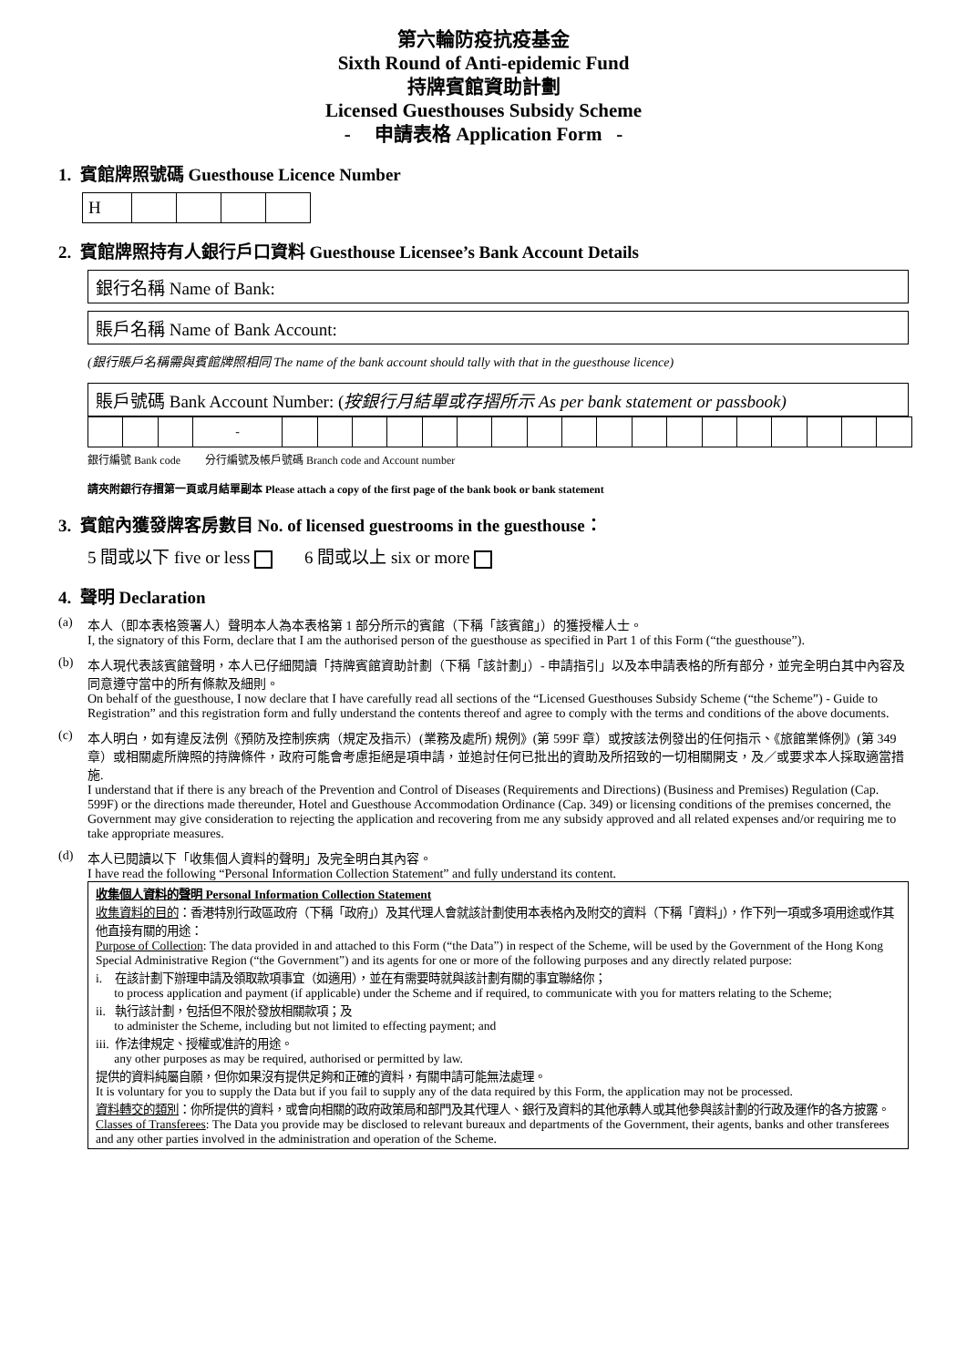第六輪防疫抗疫基金
Sixth Round of Anti-epidemic Fund
持牌賓館資助計劃
Licensed Guesthouses Subsidy Scheme
- 申請表格 Application Form -
1. 賓館牌照號碼 Guesthouse Licence Number
| H | | | | |
2. 賓館牌照持有人銀行戶口資料 Guesthouse Licensee’s Bank Account Details
銀行名稱 Name of Bank:
賬戶名稱 Name of Bank Account:
(銀行賬戶名稱需與賓館牌照相同 The name of the bank account should tally with that in the guesthouse licence)
賬戶號碼 Bank Account Number: (按銀行月結單或存摺所示 As per bank statement or passbook)
| | | | - | | | | | | | | | | | | | | | | | | |
銀行編號 Bank code 分行編號及帳戶號碼 Branch code and Account number
請夾附銀行存摺第一頁或月結單副本 Please attach a copy of the first page of the bank book or bank statement
3. 賓館內獲發牌客房數目 No. of licensed guestrooms in the guesthouse：
5 間或以下 five or less 6 間或以上 six or more
4. 聲明 Declaration
(a) 本人（即本表格簽署人）聲明本人為本表格第 1 部分所示的賓館（下稱「該賓館」）的獲授權人士。
I, the signatory of this Form, declare that I am the authorised person of the guesthouse as specified in Part 1 of this Form (“the guesthouse”).
(b) 本人現代表該賓館聲明，本人已仔細閱讀「持牌賓館資助計劃（下稱「該計劃」）- 申請指引」以及本申請表格的所有部分，並完全明白其中內容及同意遵守當中的所有條款及細則。
On behalf of the guesthouse, I now declare that I have carefully read all sections of the “Licensed Guesthouses Subsidy Scheme (“the Scheme”) - Guide to Registration” and this registration form and fully understand the contents thereof and agree to comply with the terms and conditions of the above documents.
(c) 本人明白，如有違反法例《預防及控制疾病（規定及指示）(業務及處所) 規例》(第 599F 章）或按該法例發出的任何指示、《旅館業條例》(第 349 章）或相關處所牌照的持牌條件，政府可能會考慮拒絕是項申請，並追討任何已批出的資助及所招致的一切相關開支，及／或要求本人採取適當措施.
I understand that if there is any breach of the Prevention and Control of Diseases (Requirements and Directions) (Business and Premises) Regulation (Cap. 599F) or the directions made thereunder, Hotel and Guesthouse Accommodation Ordinance (Cap. 349) or licensing conditions of the premises concerned, the Government may give consideration to rejecting the application and recovering from me any subsidy approved and all related expenses and/or requiring me to take appropriate measures.
(d) 本人已閱讀以下「收集個人資料的聲明」及完全明白其內容。
I have read the following “Personal Information Collection Statement” and fully understand its content.
收集個人資料的聲明 Personal Information Collection Statement
收集資料的目的：香港特別行政區政府（下稱「政府」）及其代理人會就該計劃使用本表格內及附交的資料（下稱「資料」），作下列一項或多項用途或作其他直接有關的用途：
Purpose of Collection: The data provided in and attached to this Form (“the Data”) in respect of the Scheme, will be used by the Government of the Hong Kong Special Administrative Region (“the Government”) and its agents for one or more of the following purposes and any directly related purpose:
i. 在該計劃下辦理申請及領取款項事宜（如適用），並在有需要時就與該計劃有關的事宜聯絡你；
to process application and payment (if applicable) under the Scheme and if required, to communicate with you for matters relating to the Scheme;
ii. 執行該計劃，包括但不限於發放相關款項；及
to administer the Scheme, including but not limited to effecting payment; and
iii. 作法律規定、授權或准許的用途。
any other purposes as may be required, authorised or permitted by law.
提供的資料純屬自願，但你如果沒有提供足夠和正確的資料，有關申請可能無法處理。
It is voluntary for you to supply the Data but if you fail to supply any of the data required by this Form, the application may not be processed.
資料轉交的類別：你所提供的資料，或會向相關的政府政策局和部門及其代理人、銀行及資料的其他承轉人或其他參與該計劃的行政及運作的各方披露。
Classes of Transferees: The Data you provide may be disclosed to relevant bureaux and departments of the Government, their agents, banks and other transferees and any other parties involved in the administration and operation of the Scheme.